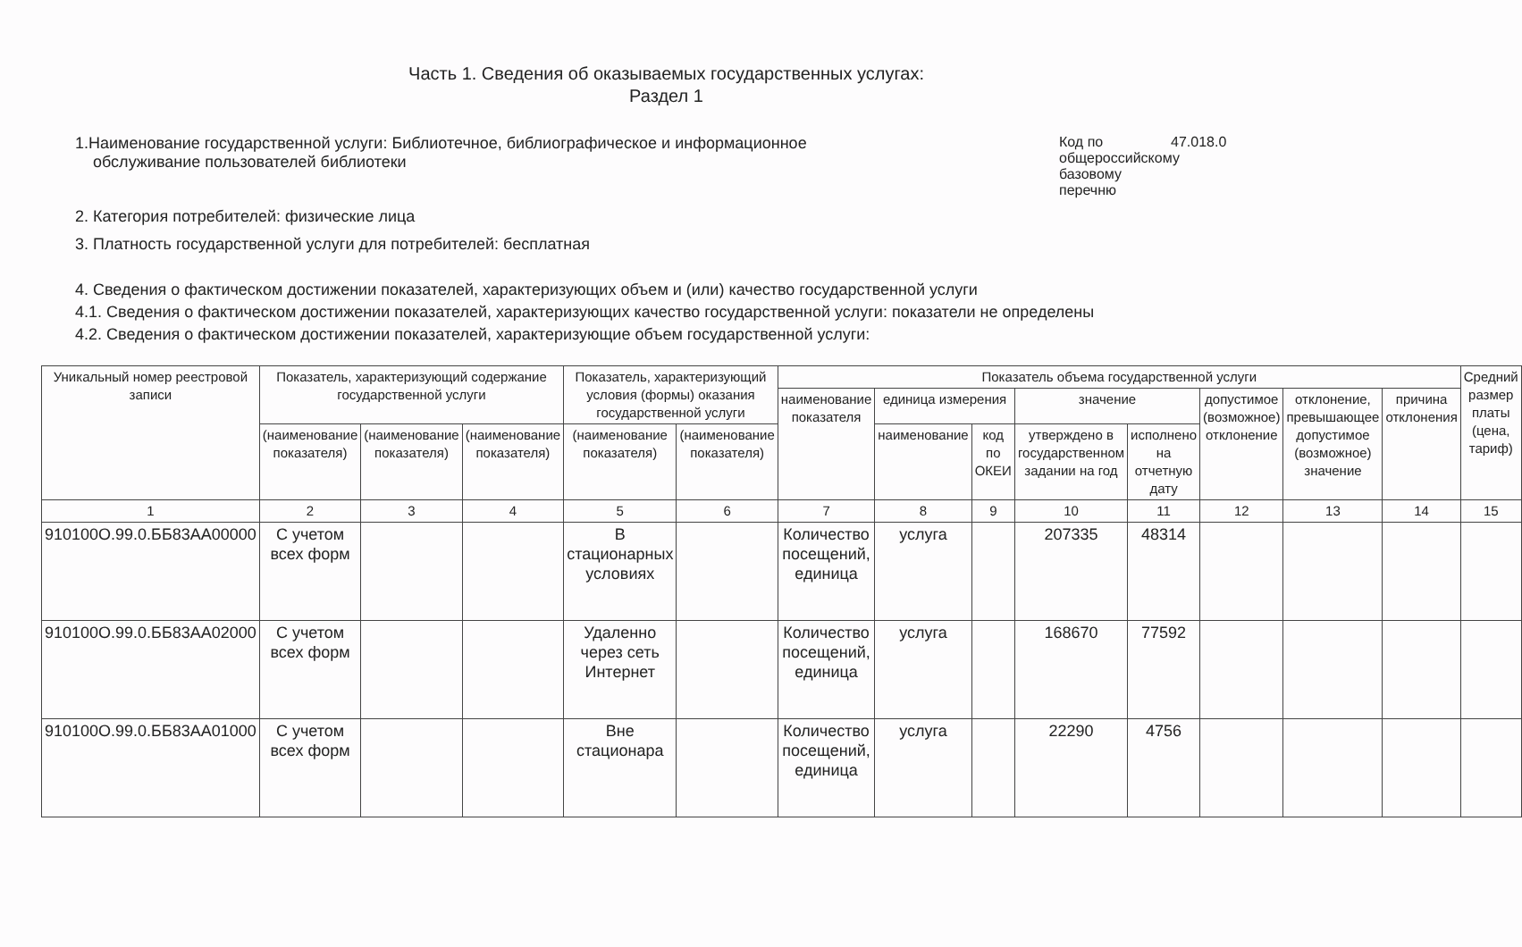Часть 1. Сведения об оказываемых государственных услугах:
Раздел 1
1.Наименование государственной услуги: Библиотечное, библиографическое и информационное
обслуживание пользователей библиотеки
Код по общероссийскому базовому перечню 47.018.0
2. Категория потребителей: физические лица
3. Платность государственной услуги для потребителей: бесплатная
4. Сведения о фактическом достижении показателей, характеризующих объем и (или) качество государственной услуги
4.1. Сведения о фактическом достижении показателей, характеризующих качество государственной услуги: показатели не определены
4.2. Сведения о фактическом достижении показателей, характеризующие объем государственной услуги:
| Уникальный номер реестровой записи | Показатель, характеризующий содержание государственной услуги | | | Показатель, характеризующий условия (формы) оказания государственной услуги | | Показатель объема государственной услуги | | | | | | | | Средний размер платы (цена, тариф) |
| --- | --- | --- | --- | --- | --- | --- | --- | --- | --- | --- | --- | --- | --- | --- |
| | | | | | | наименование показателя | единица измерения | | значение | | допустимое (возможное) отклонение | отклонение, превышающее допустимое (возможное) значение | причина отклонения | |
| | (наименование показателя) | (наименование показателя) | (наименование показателя) | (наименование показателя) | (наименование показателя) | | наименование | код по ОКЕИ | утверждено в государственном задании на год | исполнено на отчетную дату | | | | |
| 1 | 2 | 3 | 4 | 5 | 6 | 7 | 8 | 9 | 10 | 11 | 12 | 13 | 14 | 15 |
| 910100О.99.0.ББ83АА00000 | С учетом всех форм | | | В стационарных условиях | | Количество посещений, единица | услуга | | 207335 | 48314 | | | | |
| 910100О.99.0.ББ83АА02000 | С учетом всех форм | | | Удаленно через сеть Интернет | | Количество посещений, единица | услуга | | 168670 | 77592 | | | | |
| 910100О.99.0.ББ83АА01000 | С учетом всех форм | | | Вне стационара | | Количество посещений, единица | услуга | | 22290 | 4756 | | | | |